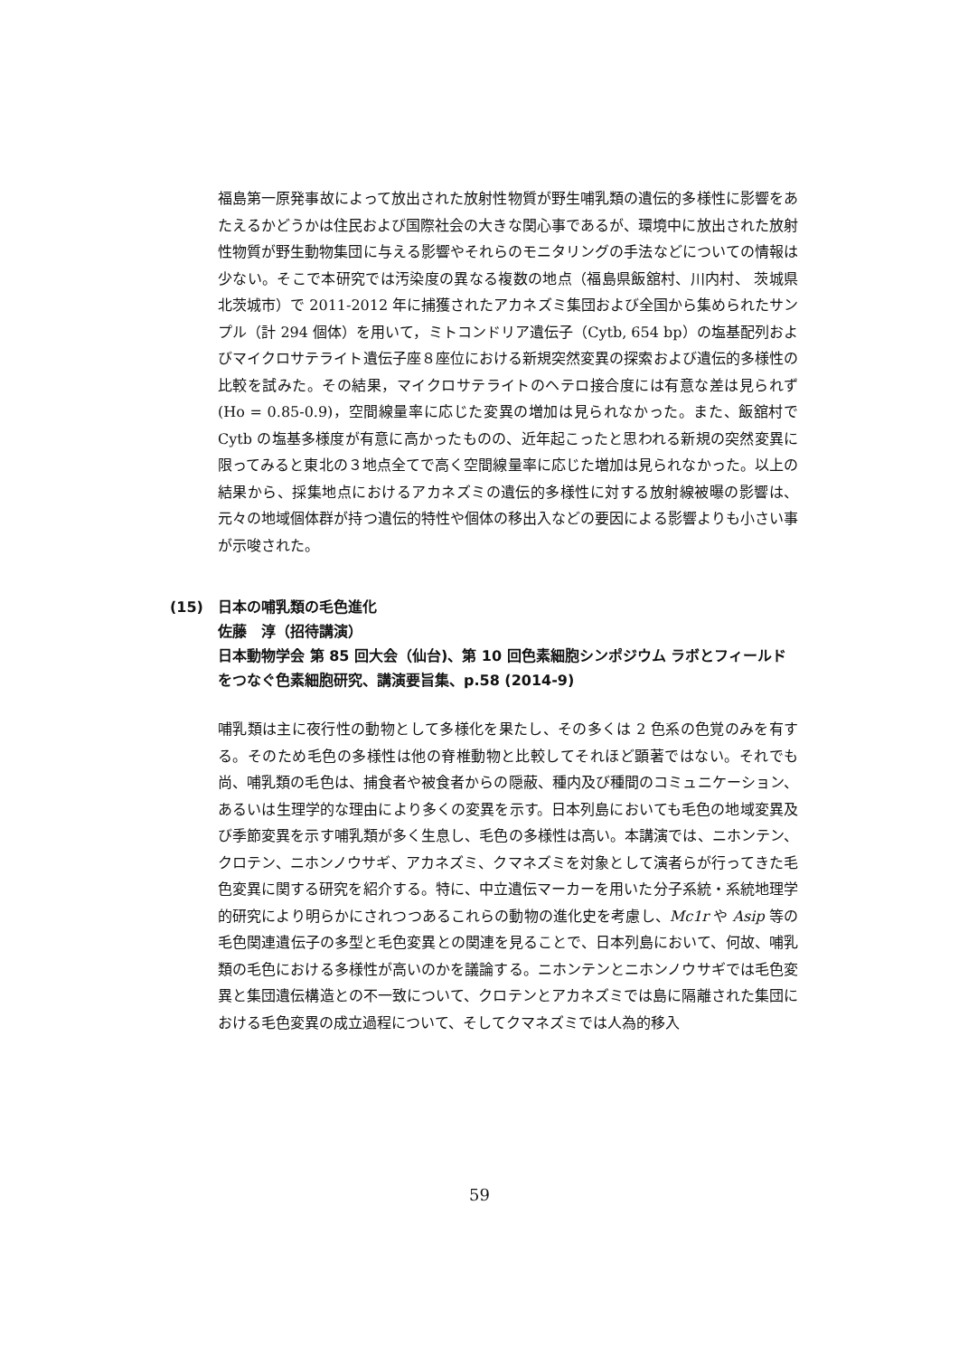福島第一原発事故によって放出された放射性物質が野生哺乳類の遺伝的多様性に影響をあたえるかどうかは住民および国際社会の大きな関心事であるが、環境中に放出された放射性物質が野生動物集団に与える影響やそれらのモニタリングの手法などについての情報は少ない。そこで本研究では汚染度の異なる複数の地点（福島県飯舘村、川内村、 茨城県北茨城市）で 2011-2012 年に捕獲されたアカネズミ集団および全国から集められたサンプル（計 294 個体）を用いて，ミトコンドリア遺伝子（Cytb, 654 bp）の塩基配列およびマイクロサテライト遺伝子座８座位における新規突然変異の探索および遺伝的多様性の比較を試みた。その結果，マイクロサテライトのヘテロ接合度には有意な差は見られず(Ho = 0.85-0.9)，空間線量率に応じた変異の増加は見られなかった。また、飯舘村で Cytb の塩基多様度が有意に高かったものの、近年起こったと思われる新規の突然変異に限ってみると東北の３地点全てで高く空間線量率に応じた増加は見られなかった。以上の結果から、採集地点におけるアカネズミの遺伝的多様性に対する放射線被曝の影響は、元々の地域個体群が持つ遺伝的特性や個体の移出入などの要因による影響よりも小さい事が示唆された。
(15) 日本の哺乳類の毛色進化
佐藤　淳（招待講演）
日本動物学会 第 85 回大会（仙台)、第 10 回色素細胞シンポジウム ラボとフィールドをつなぐ色素細胞研究、講演要旨集、p.58 (2014-9)
哺乳類は主に夜行性の動物として多様化を果たし、その多くは 2 色系の色覚のみを有する。そのため毛色の多様性は他の脊椎動物と比較してそれほど顕著ではない。それでも尚、哺乳類の毛色は、捕食者や被食者からの隠蔽、種内及び種間のコミュニケーション、あるいは生理学的な理由により多くの変異を示す。日本列島においても毛色の地域変異及び季節変異を示す哺乳類が多く生息し、毛色の多様性は高い。本講演では、ニホンテン、クロテン、ニホンノウサギ、アカネズミ、クマネズミを対象として演者らが行ってきた毛色変異に関する研究を紹介する。特に、中立遺伝マーカーを用いた分子系統・系統地理学的研究により明らかにされつつあるこれらの動物の進化史を考慮し、Mc1r や Asip 等の毛色関連遺伝子の多型と毛色変異との関連を見ることで、日本列島において、何故、哺乳類の毛色における多様性が高いのかを議論する。ニホンテンとニホンノウサギでは毛色変異と集団遺伝構造との不一致について、クロテンとアカネズミでは島に隔離された集団における毛色変異の成立過程について、そしてクマネズミでは人為的移入
59